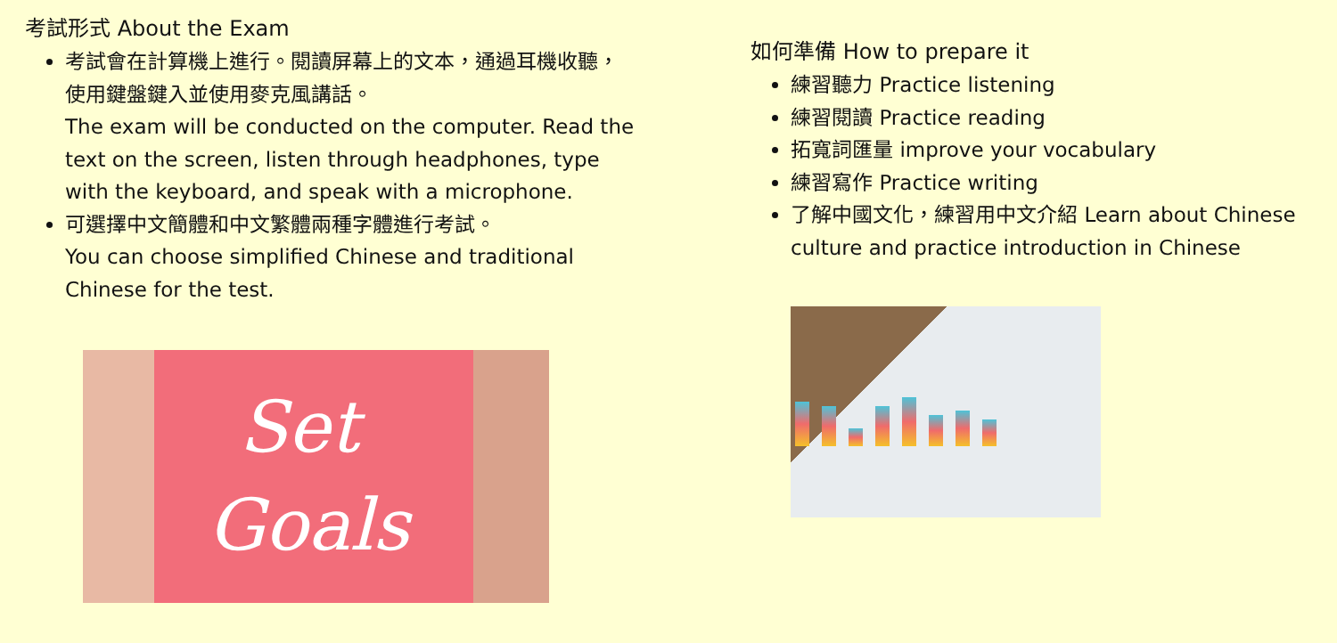考試形式 About the Exam
考試會在計算機上進行。閱讀屏幕上的文本，通過耳機收聽，使用鍵盤鍵入並使用麥克風講話。
The exam will be conducted on the computer. Read the text on the screen, listen through headphones, type with the keyboard, and speak with a microphone.
可選擇中文簡體和中文繁體兩種字體進行考試。
You can choose simplified Chinese and traditional Chinese for the test.
Set
Goals
如何準備 How to prepare it
練習聽力 Practice listening
練習閱讀 Practice reading
拓寬詞匯量 improve your vocabulary
練習寫作 Practice writing
了解中國文化，練習用中文介紹 Learn about Chinese culture and practice introduction in Chinese